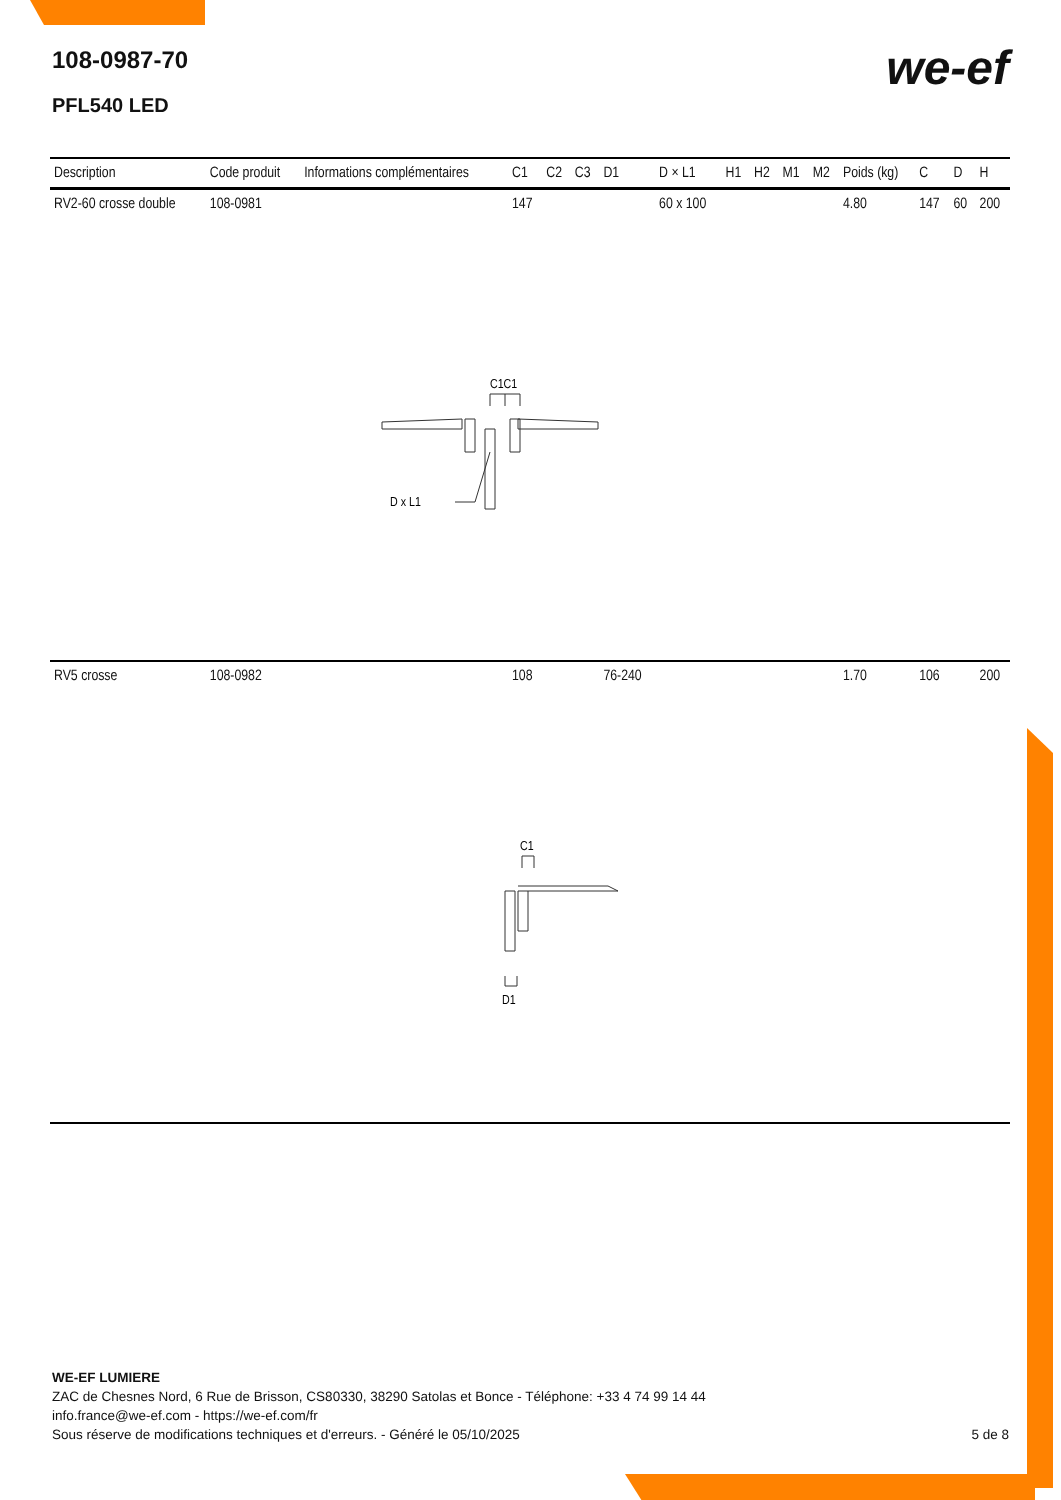108-0987-70
PFL540 LED
we-ef
| Description | Code produit | Informations complémentaires | C1 | C2 | C3 | D1 | D × L1 | H1 | H2 | M1 | M2 | Poids (kg) | C | D | H |
| --- | --- | --- | --- | --- | --- | --- | --- | --- | --- | --- | --- | --- | --- | --- | --- |
| RV2-60 crosse double | 108-0981 | | 147 | | | | 60 x 100 | | | | | 4.80 | 147 | 60 | 200 |
| C1C1 D x L1 | | | | | | | | | | | | | | | |
| RV5 crosse | 108-0982 | | 108 | | | 76-240 | | | | | | 1.70 | 106 | | 200 |
| C1 D1 | | | | | | | | | | | | | | | |
WE-EF LUMIERE
ZAC de Chesnes Nord, 6 Rue de Brisson, CS80330, 38290 Satolas et Bonce - Téléphone: +33 4 74 99 14 44
info.france@we-ef.com - https://we-ef.com/fr
Sous réserve de modifications techniques et d'erreurs. - Généré le 05/10/2025 5 de 8